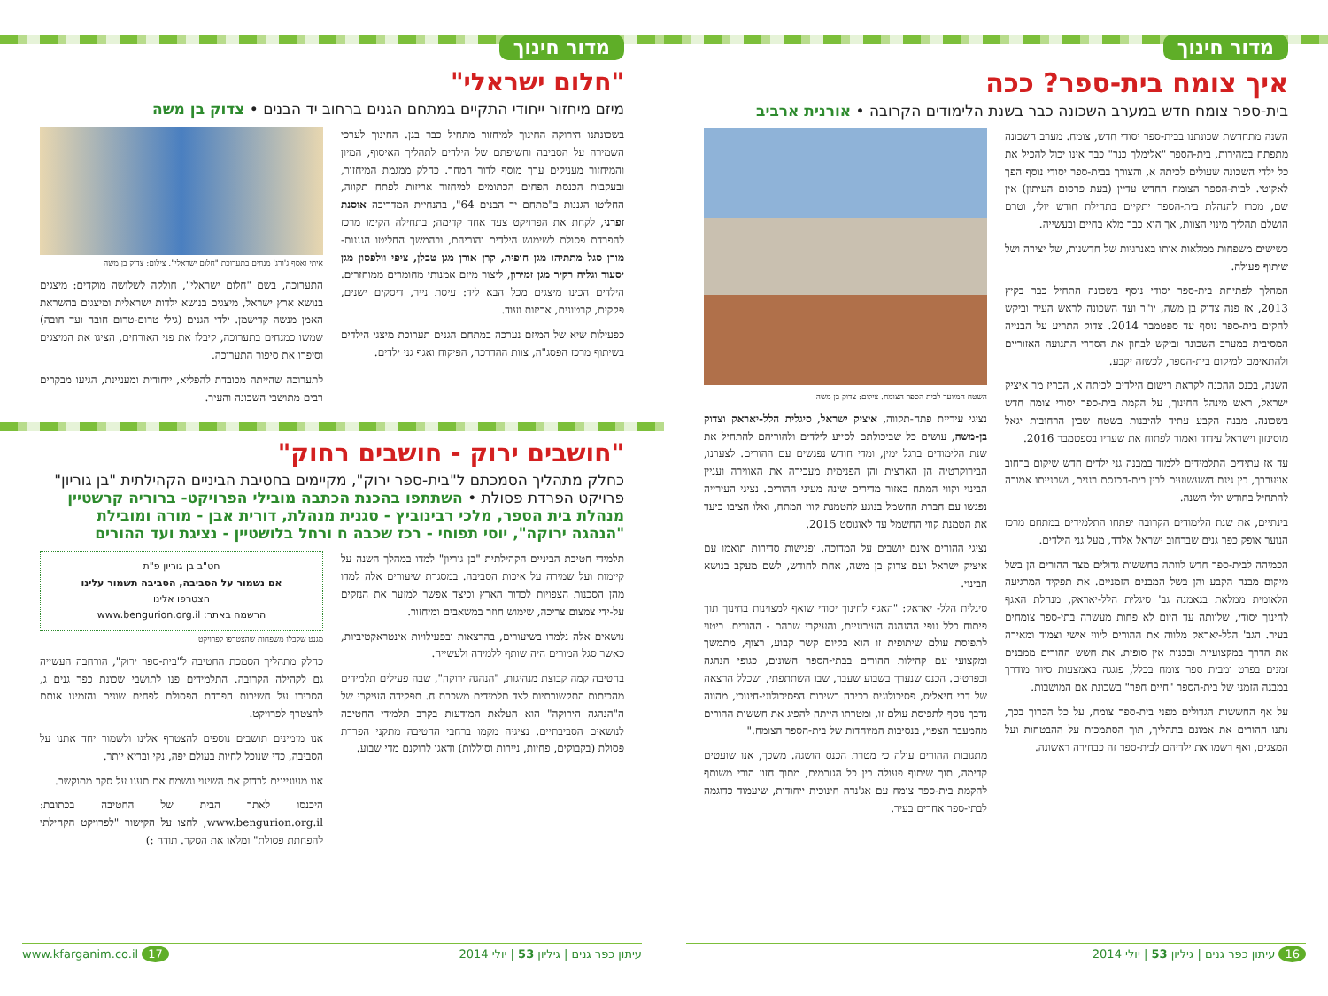מדור חינוך
איך צומח בית-ספר? ככה
בית-ספר צומח חדש במערב השכונה כבר בשנת הלימודים הקרובה • אורנית ארביב
השנה מתחדשת שכונתנו בבית-ספר יסודי חדש, צומח. מערב השכונה מתפתח במהירות, בית-הספר "אלימלך כנר" כבר אינו יכול להכיל את כל ילדי השכונה שעולים לכיתה א, והצורך בבית-ספר יסודי נוסף הפך לאקוטי. לבית-הספר הצומח החדש עדיין (בעת פרסום העיתון) אין שם, מכרז להנהלת בית-הספר יתקיים בתחילת חודש יולי, וטרם הושלם תהליך מינוי הצוות, אך הוא כבר מלא בחיים ובעשייה.
כשישים משפחות ממלאות אותו באנרגיות של חדשנות, של יצירה ושל שיתוף פעולה.
המהלך לפתיחת בית-ספר יסודי נוסף בשכונה התחיל כבר בקיץ 2013, אז פנה צדוק בן משה, יו"ר ועד השכונה לראש העיר וביקש להקים בית-ספר נוסף עד ספטמבר 2014. צדוק התריע על הבנייה המסיבית במערב השכונה וביקש לבחון את הסדרי התנועה האזוריים ולהתאימם למיקום בית-הספר, לכשזה יקבע.
השנה, בכנס ההכנה לקראת רישום הילדים לכיתה א, הכריז מר איציק ישראל, ראש מינהל החינוך, על הקמת בית-ספר יסודי צומח חדש בשכונה. מבנה הקבע עתיד להיבנות בשטח שבין הרחובות יגאל מוסינזון וישראל עידוד ואמור לפתוח את שעריו בספטמבר 2016.
עד אז עתידים התלמידים ללמוד במבנה גני ילדים חדש שיקום ברחוב אויערבך, בין גינת השעשועים לבין בית-הכנסת רננים, ושבנייתו אמורה להתחיל בחודש יולי השנה.
בינתיים, את שנת הלימודים הקרובה יפתחו התלמידים במתחם מרכז הנוער אופק כפר גנים שברחוב ישראל אלדד, מעל גני הילדים.
הכמיהה לבית-ספר חדש לוותה בחששות גדולים מצד ההורים הן בשל מיקום מבנה הקבע והן בשל המבנים הזמניים. את תפקיד המרגיעה הלאומית ממלאת בנאמנה גב' סיגלית הלל-יאראק, מנהלת האגף לחינוך יסודי, שלוותה עד היום לא פחות מעשרה בתי-ספר צומחים בעיר. הגב' הלל-יאראק מלווה את ההורים ליווי אישי וצמוד ומאירה את הדרך במקצועיות ובכנות אין סופית. את חשש ההורים ממבנים זמנים בפרט ומבית ספר צומח בכלל, פוגגה באמצעות סיור מודרך במבנה הזמני של בית-הספר "חיים חפר" בשכונת אם המושבות.
על אף החששות הגדולים מפני בית-ספר צומח, על כל הכרוך בכך, נתנו ההורים את אמונם בתהליך, תוך הסתמכות על ההבטחות ועל המצגים, ואף רשמו את ילדיהם לבית-ספר זה כבחירה ראשונה.
השטח המיועד לבית הספר הצומח. צילום: צדוק בן משה
נציגי עיריית פתח-תקווה, איציק ישראל, סיגלית הלל-יאראק וצדוק בן-משה, עושים כל שביכולתם לסייע לילדים ולהוריהם להתחיל את שנת הלימודים ברגל ימין, ומדי חודש נפגשים עם ההורים. לצערנו, הבירוקרטיה הן הארצית והן הפנימית מעכירה את האווירה ועניין הבינוי וקווי המתח באזור מדירים שינה מעיני ההורים. נציגי העירייה נפגשו עם חברת החשמל בנוגע להטמנת קווי המתח, ואלו הציבו כיעד את הטמנת קווי החשמל עד לאוגוסט 2015.
נציגי ההורים אינם יושבים על המדוכה, ופגישות סדירות תואמו עם איציק ישראל ועם צדוק בן משה, אחת לחודש, לשם מעקב בנושא הבינוי.
סיגלית הלל- יאראק: "האגף לחינוך יסודי שואף למצוינות בחינוך תוך פיתוח כלל גופי ההנהגה העירוניים, והעיקרי שבהם - ההורים. ביטוי לתפיסת עולם שיתופית זו הוא בקיום קשר קבוע, רצוף, מתמשך ומקצועי עם קהילות ההורים בבתי-הספר השונים, כגופי הנהגה וכפרטים. הכנס שנערך בשבוע שעבר, שבו השתתפתי, ושכלל הרצאה של דבי חיאליס, פסיכולוגית בכירה בשירות הפסיכולוגי-חינוכי, מהווה נדבך נוסף לתפיסת עולם זו, ומטרתו הייתה להפיג את חששות ההורים מהמעבר הצפוי, בנסיבות המיוחדות של בית-הספר הצומח."
מתגובות ההורים עולה כי מטרת הכנס הושגה. משכך, אנו שועטים קדימה, תוך שיתוף פעולה בין כל הגורמים, מתוך חזון הורי משותף להקמת בית-ספר צומח עם אג'נדה חינוכית ייחודית, שיעמוד כדוגמה לבתי-ספר אחרים בעיר.
16 עיתון כפר גנים | גיליון 53 | יולי 2014
מדור חינוך
"חלום ישראלי"
מיזם מיחזור ייחודי התקיים במתחם הגנים ברחוב יד הבנים • צדוק בן משה
בשכונתנו הירוקה החינוך למיחזור מתחיל כבר בגן. החינוך לערכי השמירה על הסביבה וחשיפתם של הילדים לתהליך האיסוף, המיון והמיחזור מעניקים ערך מוסף לדור המחר. כחלק ממגמת המיחזור, ובעקבות הכנסת הפחים הכתומים למיחזור אריזות לפתח תקווה, החליטו הגננות ב"מתחם יד הבנים 64", בהנחיית המדריכה אוסנת זפרני, לקחת את הפרויקט צעד אחד קדימה; בתחילה הקימו מרכז להפרדת פסולת לשימוש הילדים והוריהם, ובהמשך החליטו הגננות- מורן סגל מתתיהו מגן חופית, קרן אורן מגן טבלן, ציפי וולפסון מגן יסעור וגליה רקיר מגן זמירון, ליצור מיזם אמנותי מחומרים ממוחזרים. הילדים הכינו מיצגים מכל הבא ליד: עיסת נייר, דיסקים ישנים, פקקים, קרטונים, אריזות ועוד.
כפעילות שיא של המיזם נערכה במתחם הגנים תערוכת מיצגי הילדים בשיתוף מרכז הפסג"ה, צוות ההדרכה, הפיקוח ואגף גני ילדים.
איתי ואסף ג'ורג' מנחים בתערוכת "חלום ישראלי". צילום: צדוק בן משה
התערוכה, בשם "חלום ישראלי", חולקה לשלושה מוקדים: מיצגים בנושא ארץ ישראל, מיצגים בנושא ילדות ישראלית ומיצגים בהשראת האמן מנשה קדישמן. ילדי הגנים (גילי טרום-טרום חובה ועד חובה) שמשו כמנחים בתערוכה, קיבלו את פני האורחים, הציגו את המיצגים וסיפרו את סיפור התערוכה.
לתערוכה שהייתה מכובדת להפליא, ייחודית ומעניינת, הגיעו מבקרים רבים מתושבי השכונה והעיר.
"חושבים ירוק - חושבים רחוק"
כחלק מתהליך הסמכתם ל"בית-ספר ירוק", מקיימים בחטיבת הביניים הקהילתית "בן גוריון" פרויקט הפרדת פסולת • השתתפו בהכנת הכתבה מובילי הפרויקט- ברוריה קרשטיין מנהלת בית הספר, מלכי רבינוביץ - סגנית מנהלת, דורית אבן - מורה ומובילת "הנהגה ירוקה", יוסי תפוחי - רכז שכבה ח ורחל בלושטיין - נציגת ועד ההורים
תלמידי חטיבת הביניים הקהילתית "בן גוריון" למדו במהלך השנה על קיימות ועל שמירה על איכות הסביבה. במסגרת שיעורים אלה למדו מהן הסכנות הצפויות לכדור הארץ וכיצד אפשר למזער את הנזקים על-ידי צמצום צריכה, שימוש חוזר במשאבים ומיחזור.
נושאים אלה נלמדו בשיעורים, בהרצאות ובפעילויות אינטראקטיביות, כאשר סגל המורים היה שותף ללמידה ולעשייה.
בחטיבה קמה קבוצת מנהיגות, "הנהגה ירוקה", שבה פעילים תלמידים מהכיתות התקשורתיות לצד תלמידים משכבת ח. תפקידה העיקרי של ה"הנהגה הירוקה" הוא העלאת המודעות בקרב תלמידי החטיבה לנושאים הסביבתיים. נציגיה מקמו ברחבי החטיבה מתקני הפרדת פסולת (בקבוקים, פחיות, ניירות וסוללות) ודאגו לרוקנם מדי שבוע.
חט"ב בן גוריון פ"ת
אם נשמור על הסביבה, הסביבה תשמור עלינו
הצטרפו אלינו
הרשמה באתר: www.bengurion.org.il
מגנט שקבלו משפחות שהצטרפו לפרויקט
כחלק מתהליך הסמכת החטיבה ל"בית-ספר ירוק", הורחבה העשייה גם לקהילה הקרובה. התלמידים פנו לתושבי שכונת כפר גנים ג, הסבירו על חשיבות הפרדת הפסולת לפחים שונים והזמינו אותם להצטרף לפרויקט.
אנו מזמינים תושבים נוספים להצטרף אלינו ולשמור יחד אתנו על הסביבה, כדי שנוכל לחיות בעולם יפה, נקי ובריא יותר.
אנו מעוניינים לבדוק את השינוי ונשמח אם תענו על סקר מתוקשב.
היכנסו לאתר הבית של החטיבה בכתובת: www.bengurion.org.il, לחצו על הקישור "לפרויקט הקהילתי להפחתת פסולת" ומלאו את הסקר. תודה :)
עיתון כפר גנים | גיליון 53 | יולי 2014 www.kfarganim.co.il 17